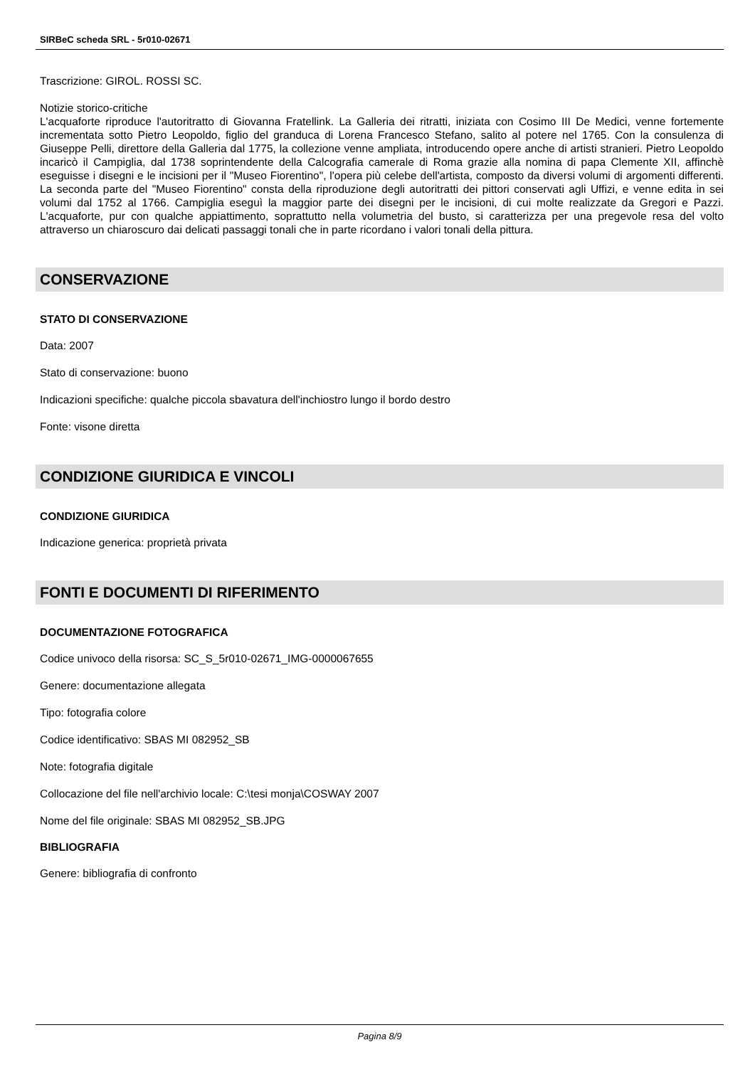SIRBeC scheda SRL - 5r010-02671
Trascrizione: GIROL. ROSSI SC.
Notizie storico-critiche
L'acquaforte riproduce l'autoritratto di Giovanna Fratellink. La Galleria dei ritratti, iniziata con Cosimo III De Medici, venne fortemente incrementata sotto Pietro Leopoldo, figlio del granduca di Lorena Francesco Stefano, salito al potere nel 1765. Con la consulenza di Giuseppe Pelli, direttore della Galleria dal 1775, la collezione venne ampliata, introducendo opere anche di artisti stranieri. Pietro Leopoldo incaricò il Campiglia, dal 1738 soprintendente della Calcografia camerale di Roma grazie alla nomina di papa Clemente XII, affinchè eseguisse i disegni e le incisioni per il "Museo Fiorentino", l'opera più celebe dell'artista, composto da diversi volumi di argomenti differenti. La seconda parte del "Museo Fiorentino" consta della riproduzione degli autoritratti dei pittori conservati agli Uffizi, e venne edita in sei volumi dal 1752 al 1766. Campiglia eseguì la maggior parte dei disegni per le incisioni, di cui molte realizzate da Gregori e Pazzi. L'acquaforte, pur con qualche appiattimento, soprattutto nella volumetria del busto, si caratterizza per una pregevole resa del volto attraverso un chiaroscuro dai delicati passaggi tonali che in parte ricordano i valori tonali della pittura.
CONSERVAZIONE
STATO DI CONSERVAZIONE
Data: 2007
Stato di conservazione: buono
Indicazioni specifiche: qualche piccola sbavatura dell'inchiostro lungo il bordo destro
Fonte: visone diretta
CONDIZIONE GIURIDICA E VINCOLI
CONDIZIONE GIURIDICA
Indicazione generica: proprietà privata
FONTI E DOCUMENTI DI RIFERIMENTO
DOCUMENTAZIONE FOTOGRAFICA
Codice univoco della risorsa: SC_S_5r010-02671_IMG-0000067655
Genere: documentazione allegata
Tipo: fotografia colore
Codice identificativo: SBAS MI 082952_SB
Note: fotografia digitale
Collocazione del file nell'archivio locale: C:\tesi monja\COSWAY 2007
Nome del file originale: SBAS MI 082952_SB.JPG
BIBLIOGRAFIA
Genere: bibliografia di confronto
Pagina 8/9